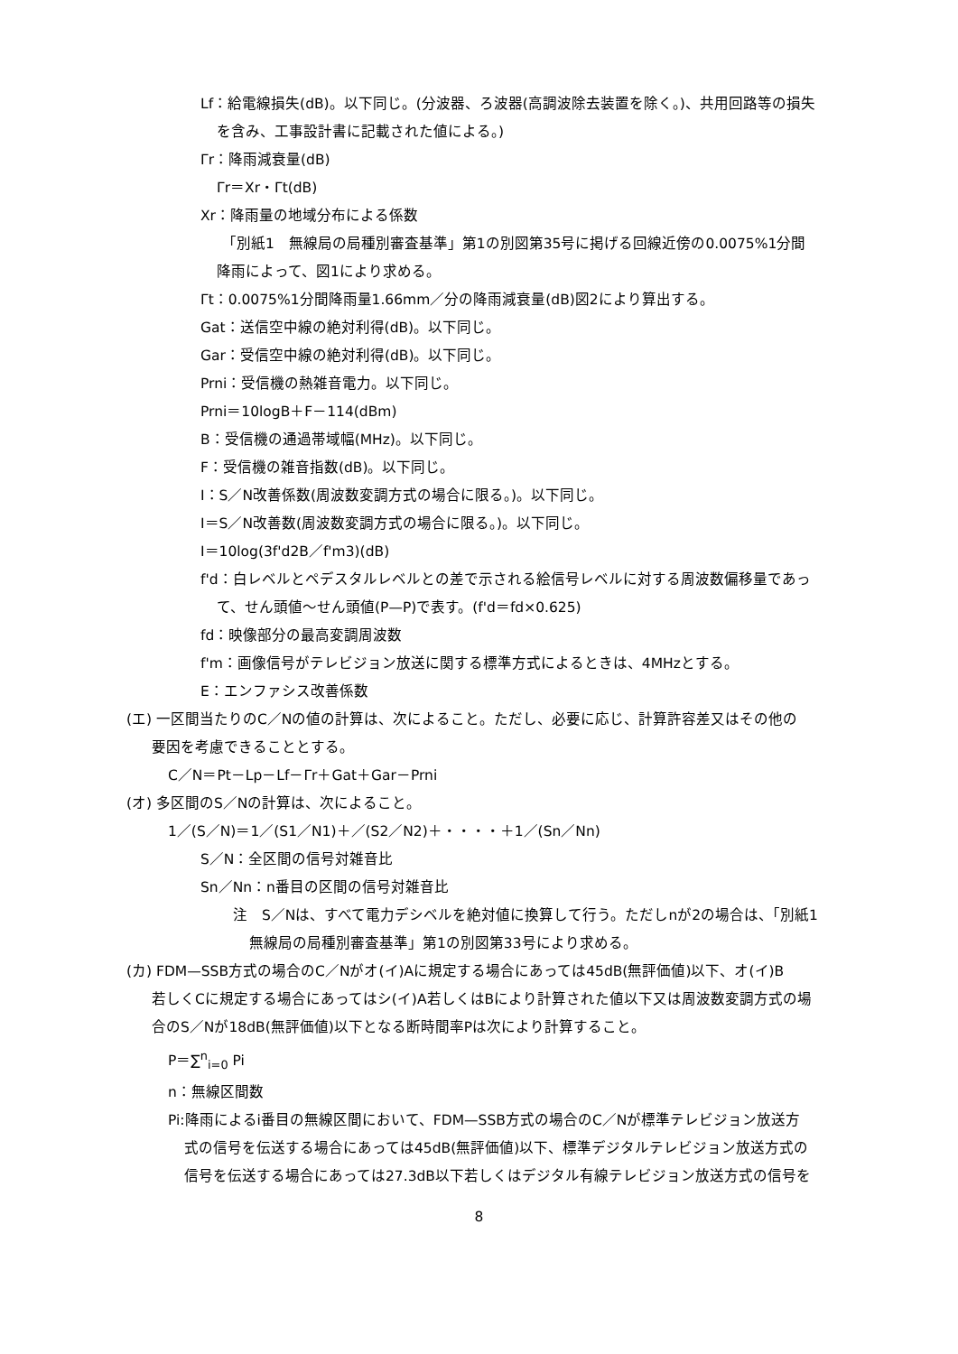Lf：給電線損失(dB)。以下同じ。(分波器、ろ波器(高調波除去装置を除く。)、共用回路等の損失
を含み、工事設計書に記載された値による。)
Γr：降雨減衰量(dB)
Γr＝Xr・Γt(dB)
Xr：降雨量の地域分布による係数
「別紙1　無線局の局種別審査基準」第1の別図第35号に掲げる回線近傍の0.0075%1分間
降雨によって、図1により求める。
Γt：0.0075%1分間降雨量1.66mm／分の降雨減衰量(dB)図2により算出する。
Gat：送信空中線の絶対利得(dB)。以下同じ。
Gar：受信空中線の絶対利得(dB)。以下同じ。
Prni：受信機の熱雑音電力。以下同じ。
Prni＝10logB＋F－114(dBm)
B：受信機の通過帯域幅(MHz)。以下同じ。
F：受信機の雑音指数(dB)。以下同じ。
I：S／N改善係数(周波数変調方式の場合に限る。)。以下同じ。
I＝S／N改善数(周波数変調方式の場合に限る。)。以下同じ。
I＝10log(3f'd2B／f'm3)(dB)
f'd：白レベルとペデスタルレベルとの差で示される絵信号レベルに対する周波数偏移量であっ
て、せん頭値～せん頭値(P—P)で表す。(f'd＝fd×0.625)
fd：映像部分の最高変調周波数
f'm：画像信号がテレビジョン放送に関する標準方式によるときは、4MHzとする。
E：エンファシス改善係数
(エ) 一区間当たりのC／Nの値の計算は、次によること。ただし、必要に応じ、計算許容差又はその他の
要因を考慮できることとする。
C／N＝Pt－Lp－Lf－Γr＋Gat＋Gar－Prni
(オ) 多区間のS／Nの計算は、次によること。
1／(S／N)＝1／(S1／N1)＋／(S2／N2)＋・・・・＋1／(Sn／Nn)
S／N：全区間の信号対雑音比
Sn／Nn：n番目の区間の信号対雑音比
注　S／Nは、すべて電力デシベルを絶対値に換算して行う。ただしnが2の場合は、「別紙1
無線局の局種別審査基準」第1の別図第33号により求める。
(カ) FDM—SSB方式の場合のC／Nがオ(イ)Aに規定する場合にあっては45dB(無評価値)以下、オ(イ)B
若しくCに規定する場合にあってはシ(イ)A若しくはBにより計算された値以下又は周波数変調方式の場
合のS／Nが18dB(無評価値)以下となる断時間率Pは次により計算すること。
P＝∑<sup>n</sup><sub>i=0</sub> Pi
n：無線区間数
Pi:降雨によるi番目の無線区間において、FDM—SSB方式の場合のC／Nが標準テレビジョン放送方
式の信号を伝送する場合にあっては45dB(無評価値)以下、標準デジタルテレビジョン放送方式の
信号を伝送する場合にあっては27.3dB以下若しくはデジタル有線テレビジョン放送方式の信号を
8